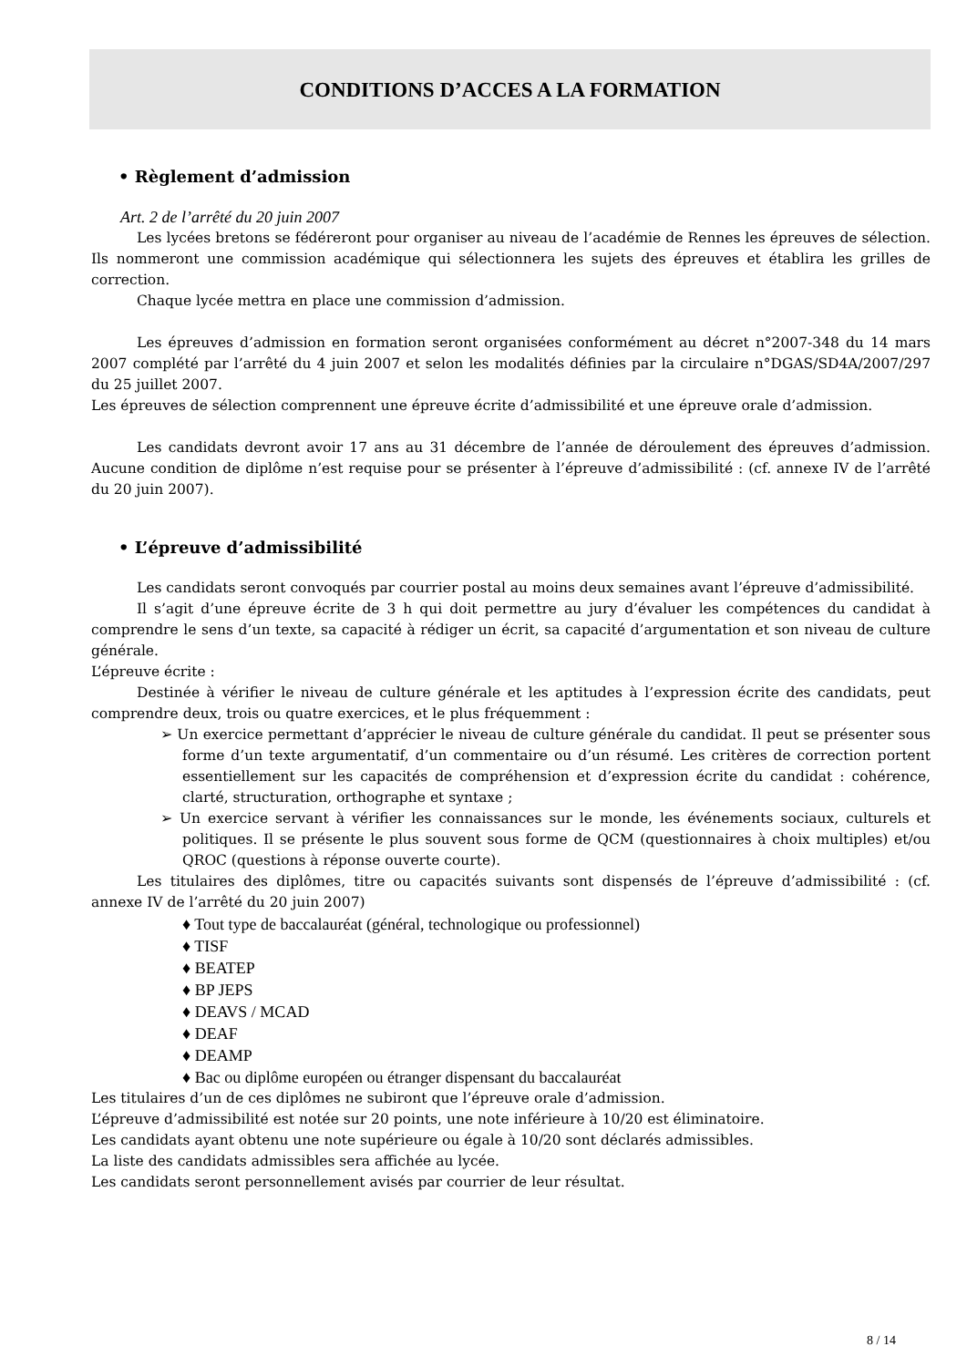CONDITIONS D’ACCES A LA FORMATION
• Règlement d’admission
Art. 2 de l’arrêté du 20 juin 2007
Les lycées bretons se fédéreront pour organiser au niveau de l’académie de Rennes les épreuves de sélection. Ils nommeront une commission académique qui sélectionnera les sujets des épreuves et établira les grilles de correction.
Chaque lycée mettra en place une commission d’admission.
Les épreuves d’admission en formation seront organisées conformément au décret n°2007-348 du 14 mars 2007 complété par l’arrêté du 4 juin 2007 et selon les modalités définies par la circulaire n°DGAS/SD4A/2007/297 du 25 juillet 2007.
Les épreuves de sélection comprennent une épreuve écrite d’admissibilité et une épreuve orale d’admission.
Les candidats devront avoir 17 ans au 31 décembre de l’année de déroulement des épreuves d’admission. Aucune condition de diplôme n’est requise pour se présenter à l’épreuve d’admissibilité : (cf. annexe IV de l’arrêté du 20 juin 2007).
• L’épreuve d’admissibilité
Les candidats seront convoqués par courrier postal au moins deux semaines avant l’épreuve d’admissibilité.
Il s’agit d’une épreuve écrite de 3 h qui doit permettre au jury d’évaluer les compétences du candidat à comprendre le sens d’un texte, sa capacité à rédiger un écrit, sa capacité d’argumentation et son niveau de culture générale.
L’épreuve écrite :
Destinée à vérifier le niveau de culture générale et les aptitudes à l’expression écrite des candidats, peut comprendre deux, trois ou quatre exercices, et le plus fréquemment :
➢ Un exercice permettant d’apprécier le niveau de culture générale du candidat. Il peut se présenter sous forme d’un texte argumentatif, d’un commentaire ou d’un résumé. Les critères de correction portent essentiellement sur les capacités de compréhension et d’expression écrite du candidat : cohérence, clarté, structuration, orthographe et syntaxe ;
➢ Un exercice servant à vérifier les connaissances sur le monde, les événements sociaux, culturels et politiques. Il se présente le plus souvent sous forme de QCM (questionnaires à choix multiples) et/ou QROC (questions à réponse ouverte courte).
Les titulaires des diplômes, titre ou capacités suivants sont dispensés de l’épreuve d’admissibilité : (cf. annexe IV de l’arrêté du 20 juin 2007)
♦ Tout type de baccalauréat (général, technologique ou professionnel)
♦ TISF
♦ BEATEP
♦ BP JEPS
♦ DEAVS / MCAD
♦ DEAF
♦ DEAMP
♦ Bac ou diplôme européen ou étranger dispensant du baccalauréat
Les titulaires d’un de ces diplômes ne subiront que l’épreuve orale d’admission.
L’épreuve d’admissibilité est notée sur 20 points, une note inférieure à 10/20 est éliminatoire.
Les candidats ayant obtenu une note supérieure ou égale à 10/20 sont déclarés admissibles.
La liste des candidats admissibles sera affichée au lycée.
Les candidats seront personnellement avisés par courrier de leur résultat.
8 / 14